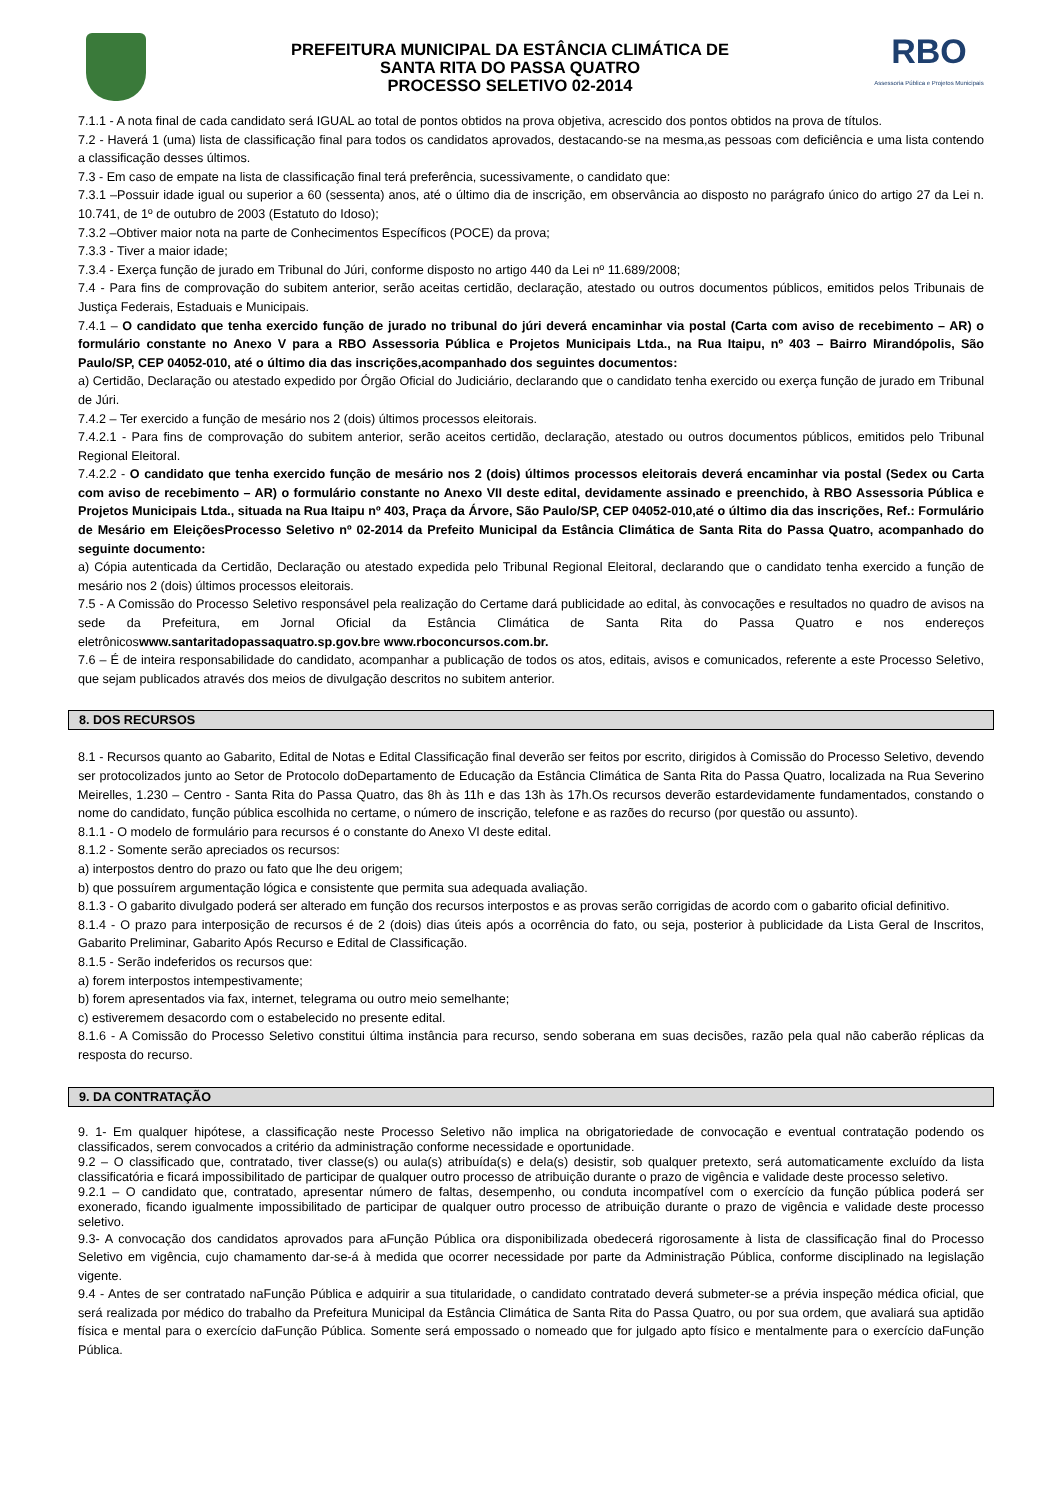PREFEITURA MUNICIPAL DA ESTÂNCIA CLIMÁTICA DE
SANTA RITA DO PASSA QUATRO
PROCESSO SELETIVO 02-2014
RBO
Assessoria Pública e Projetos Municipais
7.1.1 - A nota final de cada candidato será IGUAL ao total de pontos obtidos na prova objetiva, acrescido dos pontos obtidos na prova de títulos.
7.2 - Haverá 1 (uma) lista de classificação final para todos os candidatos aprovados, destacando-se na mesma,as pessoas com deficiência e uma lista contendo a classificação desses últimos.
7.3 - Em caso de empate na lista de classificação final terá preferência, sucessivamente, o candidato que:
7.3.1 –Possuir idade igual ou superior a 60 (sessenta) anos, até o último dia de inscrição, em observância ao disposto no parágrafo único do artigo 27 da Lei n. 10.741, de 1º de outubro de 2003 (Estatuto do Idoso);
7.3.2 –Obtiver maior nota na parte de Conhecimentos Específicos (POCE) da prova;
7.3.3 - Tiver a maior idade;
7.3.4 - Exerça função de jurado em Tribunal do Júri, conforme disposto no artigo 440 da Lei nº 11.689/2008;
7.4 - Para fins de comprovação do subitem anterior, serão aceitas certidão, declaração, atestado ou outros documentos públicos, emitidos pelos Tribunais de Justiça Federais, Estaduais e Municipais.
7.4.1 – O candidato que tenha exercido função de jurado no tribunal do júri deverá encaminhar via postal (Carta com aviso de recebimento – AR) o formulário constante no Anexo V para a RBO Assessoria Pública e Projetos Municipais Ltda., na Rua Itaipu, nº 403 – Bairro Mirandópolis, São Paulo/SP, CEP 04052-010, até o último dia das inscrições,acompanhado dos seguintes documentos:
a) Certidão, Declaração ou atestado expedido por Órgão Oficial do Judiciário, declarando que o candidato tenha exercido ou exerça função de jurado em Tribunal de Júri.
7.4.2 – Ter exercido a função de mesário nos 2 (dois) últimos processos eleitorais.
7.4.2.1 - Para fins de comprovação do subitem anterior, serão aceitos certidão, declaração, atestado ou outros documentos públicos, emitidos pelo Tribunal Regional Eleitoral.
7.4.2.2 - O candidato que tenha exercido função de mesário nos 2 (dois) últimos processos eleitorais deverá encaminhar via postal (Sedex ou Carta com aviso de recebimento – AR) o formulário constante no Anexo VII deste edital, devidamente assinado e preenchido, à RBO Assessoria Pública e Projetos Municipais Ltda., situada na Rua Itaipu nº 403, Praça da Árvore, São Paulo/SP, CEP 04052-010,até o último dia das inscrições, Ref.: Formulário de Mesário em EleiçõesProcesso Seletivo nº 02-2014 da Prefeito Municipal da Estância Climática de Santa Rita do Passa Quatro, acompanhado do seguinte documento:
a) Cópia autenticada da Certidão, Declaração ou atestado expedida pelo Tribunal Regional Eleitoral, declarando que o candidato tenha exercido a função de mesário nos 2 (dois) últimos processos eleitorais.
7.5 - A Comissão do Processo Seletivo responsável pela realização do Certame dará publicidade ao edital, às convocações e resultados no quadro de avisos na sede da Prefeitura, em Jornal Oficial da Estância Climática de Santa Rita do Passa Quatro e nos endereços eletrônicoswww.santaritadopassaquatro.sp.gov.bre www.rboconcursos.com.br.
7.6 – É de inteira responsabilidade do candidato, acompanhar a publicação de todos os atos, editais, avisos e comunicados, referente a este Processo Seletivo, que sejam publicados através dos meios de divulgação descritos no subitem anterior.
8. DOS RECURSOS
8.1 - Recursos quanto ao Gabarito, Edital de Notas e Edital Classificação final deverão ser feitos por escrito, dirigidos à Comissão do Processo Seletivo, devendo ser protocolizados junto ao Setor de Protocolo doDepartamento de Educação da Estância Climática de Santa Rita do Passa Quatro, localizada na Rua Severino Meirelles, 1.230 – Centro - Santa Rita do Passa Quatro, das 8h às 11h e das 13h às 17h.Os recursos deverão estardevidamente fundamentados, constando o nome do candidato, função pública escolhida no certame, o número de inscrição, telefone e as razões do recurso (por questão ou assunto).
8.1.1 - O modelo de formulário para recursos é o constante do Anexo VI deste edital.
8.1.2 - Somente serão apreciados os recursos:
a) interpostos dentro do prazo ou fato que lhe deu origem;
b) que possuírem argumentação lógica e consistente que permita sua adequada avaliação.
8.1.3 - O gabarito divulgado poderá ser alterado em função dos recursos interpostos e as provas serão corrigidas de acordo com o gabarito oficial definitivo.
8.1.4 - O prazo para interposição de recursos é de 2 (dois) dias úteis após a ocorrência do fato, ou seja, posterior à publicidade da Lista Geral de Inscritos, Gabarito Preliminar, Gabarito Após Recurso e Edital de Classificação.
8.1.5 - Serão indeferidos os recursos que:
a) forem interpostos intempestivamente;
b) forem apresentados via fax, internet, telegrama ou outro meio semelhante;
c) estiveremem desacordo com o estabelecido no presente edital.
8.1.6 - A Comissão do Processo Seletivo constitui última instância para recurso, sendo soberana em suas decisões, razão pela qual não caberão réplicas da resposta do recurso.
9. DA CONTRATAÇÃO
9. 1- Em qualquer hipótese, a classificação neste Processo Seletivo não implica na obrigatoriedade de convocação e eventual contratação podendo os classificados, serem convocados a critério da administração conforme necessidade e oportunidade.
9.2 – O classificado que, contratado, tiver classe(s) ou aula(s) atribuída(s) e dela(s) desistir, sob qualquer pretexto, será automaticamente excluído da lista classificatória e ficará impossibilitado de participar de qualquer outro processo de atribuição durante o prazo de vigência e validade deste processo seletivo.
9.2.1 – O candidato que, contratado, apresentar número de faltas, desempenho, ou conduta incompatível com o exercício da função pública poderá ser exonerado, ficando igualmente impossibilitado de participar de qualquer outro processo de atribuição durante o prazo de vigência e validade deste processo seletivo.
9.3- A convocação dos candidatos aprovados para aFunção Pública ora disponibilizada obedecerá rigorosamente à lista de classificação final do Processo Seletivo em vigência, cujo chamamento dar-se-á à medida que ocorrer necessidade por parte da Administração Pública, conforme disciplinado na legislação vigente.
9.4 - Antes de ser contratado naFunção Pública e adquirir a sua titularidade, o candidato contratado deverá submeter-se a prévia inspeção médica oficial, que será realizada por médico do trabalho da Prefeitura Municipal da Estância Climática de Santa Rita do Passa Quatro, ou por sua ordem, que avaliará sua aptidão física e mental para o exercício daFunção Pública. Somente será empossado o nomeado que for julgado apto físico e mentalmente para o exercício daFunção Pública.